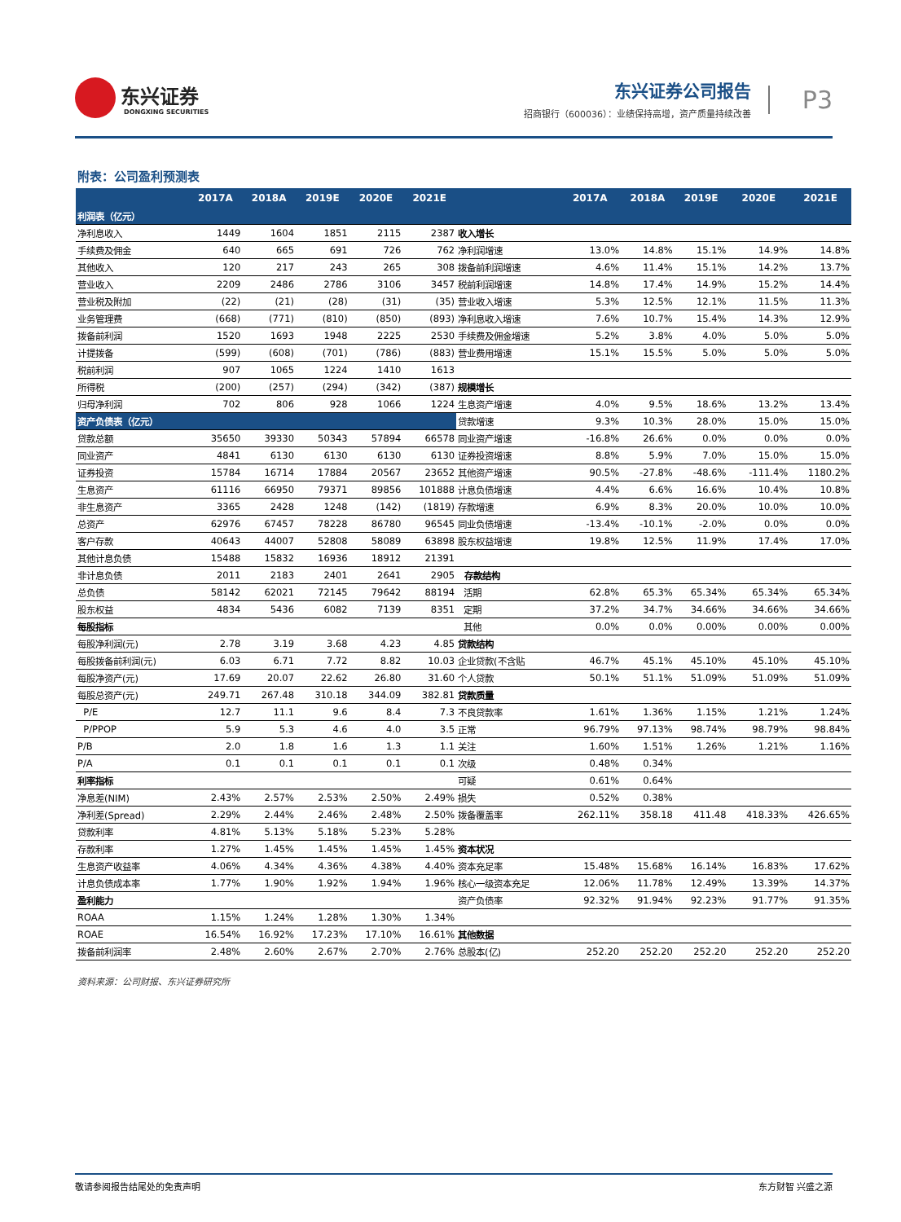东兴证券
DONGXING SECURITIES
东兴证券公司报告
招商银行（600036）：业绩保持高增，资产质量持续改善
P3
附表：公司盈利预测表
| | 2017A | 2018A | 2019E | 2020E | 2021E | | 2017A | 2018A | 2019E | 2020E | 2021E |
| --- | --- | --- | --- | --- | --- | --- | --- | --- | --- | --- | --- |
| 利润表（亿元） | | | | | | | | | | | |
| 净利息收入 | 1449 | 1604 | 1851 | 2115 | 2387 | 收入增长 | | | | | |
| 手续费及佣金 | 640 | 665 | 691 | 726 | 762 | 净利润增速 | 13.0% | 14.8% | 15.1% | 14.9% | 14.8% |
| 其他收入 | 120 | 217 | 243 | 265 | 308 | 拨备前利润增速 | 4.6% | 11.4% | 15.1% | 14.2% | 13.7% |
| 营业收入 | 2209 | 2486 | 2786 | 3106 | 3457 | 税前利润增速 | 14.8% | 17.4% | 14.9% | 15.2% | 14.4% |
| 营业税及附加 | (22) | (21) | (28) | (31) | (35) | 营业收入增速 | 5.3% | 12.5% | 12.1% | 11.5% | 11.3% |
| 业务管理费 | (668) | (771) | (810) | (850) | (893) | 净利息收入增速 | 7.6% | 10.7% | 15.4% | 14.3% | 12.9% |
| 拨备前利润 | 1520 | 1693 | 1948 | 2225 | 2530 | 手续费及佣金增速 | 5.2% | 3.8% | 4.0% | 5.0% | 5.0% |
| 计提拨备 | (599) | (608) | (701) | (786) | (883) | 营业费用增速 | 15.1% | 15.5% | 5.0% | 5.0% | 5.0% |
| 税前利润 | 907 | 1065 | 1224 | 1410 | 1613 | | | | | | |
| 所得税 | (200) | (257) | (294) | (342) | (387) | 规模增长 | | | | | |
| 归母净利润 | 702 | 806 | 928 | 1066 | 1224 | 生息资产增速 | 4.0% | 9.5% | 18.6% | 13.2% | 13.4% |
| 资产负债表（亿元） | | | | | | 贷款增速 | 9.3% | 10.3% | 28.0% | 15.0% | 15.0% |
| 贷款总额 | 35650 | 39330 | 50343 | 57894 | 66578 | 同业资产增速 | -16.8% | 26.6% | 0.0% | 0.0% | 0.0% |
| 同业资产 | 4841 | 6130 | 6130 | 6130 | 6130 | 证券投资增速 | 8.8% | 5.9% | 7.0% | 15.0% | 15.0% |
| 证券投资 | 15784 | 16714 | 17884 | 20567 | 23652 | 其他资产增速 | 90.5% | -27.8% | -48.6% | -111.4% | 1180.2% |
| 生息资产 | 61116 | 66950 | 79371 | 89856 | 101888 | 计息负债增速 | 4.4% | 6.6% | 16.6% | 10.4% | 10.8% |
| 非生息资产 | 3365 | 2428 | 1248 | (142) | (1819) | 存款增速 | 6.9% | 8.3% | 20.0% | 10.0% | 10.0% |
| 总资产 | 62976 | 67457 | 78228 | 86780 | 96545 | 同业负债增速 | -13.4% | -10.1% | -2.0% | 0.0% | 0.0% |
| 客户存款 | 40643 | 44007 | 52808 | 58089 | 63898 | 股东权益增速 | 19.8% | 12.5% | 11.9% | 17.4% | 17.0% |
| 其他计息负债 | 15488 | 15832 | 16936 | 18912 | 21391 | | | | | | |
| 非计息负债 | 2011 | 2183 | 2401 | 2641 | 2905 | 存款结构 | | | | | |
| 总负债 | 58142 | 62021 | 72145 | 79642 | 88194 | 活期 | 62.8% | 65.3% | 65.34% | 65.34% | 65.34% |
| 股东权益 | 4834 | 5436 | 6082 | 7139 | 8351 | 定期 | 37.2% | 34.7% | 34.66% | 34.66% | 34.66% |
| 每股指标 | | | | | | 其他 | 0.0% | 0.0% | 0.00% | 0.00% | 0.00% |
| 每股净利润(元) | 2.78 | 3.19 | 3.68 | 4.23 | 4.85 | 贷款结构 | | | | | |
| 每股拨备前利润(元) | 6.03 | 6.71 | 7.72 | 8.82 | 10.03 | 企业贷款(不含贴 | 46.7% | 45.1% | 45.10% | 45.10% | 45.10% |
| 每股净资产(元) | 17.69 | 20.07 | 22.62 | 26.80 | 31.60 | 个人贷款 | 50.1% | 51.1% | 51.09% | 51.09% | 51.09% |
| 每股总资产(元) | 249.71 | 267.48 | 310.18 | 344.09 | 382.81 | 贷款质量 | | | | | |
| P/E | 12.7 | 11.1 | 9.6 | 8.4 | 7.3 | 不良贷款率 | 1.61% | 1.36% | 1.15% | 1.21% | 1.24% |
| P/PPOP | 5.9 | 5.3 | 4.6 | 4.0 | 3.5 | 正常 | 96.79% | 97.13% | 98.74% | 98.79% | 98.84% |
| P/B | 2.0 | 1.8 | 1.6 | 1.3 | 1.1 | 关注 | 1.60% | 1.51% | 1.26% | 1.21% | 1.16% |
| P/A | 0.1 | 0.1 | 0.1 | 0.1 | 0.1 | 次级 | 0.48% | 0.34% | | | |
| 利率指标 | | | | | | 可疑 | 0.61% | 0.64% | | | |
| 净息差(NIM) | 2.43% | 2.57% | 2.53% | 2.50% | 2.49% | 损失 | 0.52% | 0.38% | | | |
| 净利差(Spread) | 2.29% | 2.44% | 2.46% | 2.48% | 2.50% | 拨备覆盖率 | 262.11% | 358.18 | 411.48 | 418.33% | 426.65% |
| 贷款利率 | 4.81% | 5.13% | 5.18% | 5.23% | 5.28% | | | | | | |
| 存款利率 | 1.27% | 1.45% | 1.45% | 1.45% | 1.45% | 资本状况 | | | | | |
| 生息资产收益率 | 4.06% | 4.34% | 4.36% | 4.38% | 4.40% | 资本充足率 | 15.48% | 15.68% | 16.14% | 16.83% | 17.62% |
| 计息负债成本率 | 1.77% | 1.90% | 1.92% | 1.94% | 1.96% | 核心一级资本充足 | 12.06% | 11.78% | 12.49% | 13.39% | 14.37% |
| 盈利能力 | | | | | | 资产负债率 | 92.32% | 91.94% | 92.23% | 91.77% | 91.35% |
| ROAA | 1.15% | 1.24% | 1.28% | 1.30% | 1.34% | | | | | | |
| ROAE | 16.54% | 16.92% | 17.23% | 17.10% | 16.61% | 其他数据 | | | | | |
| 拨备前利润率 | 2.48% | 2.60% | 2.67% | 2.70% | 2.76% | 总股本(亿) | 252.20 | 252.20 | 252.20 | 252.20 | 252.20 |
资料来源：公司财报、东兴证券研究所
敬请参阅报告结尾处的免责声明 东方财智 兴盛之源